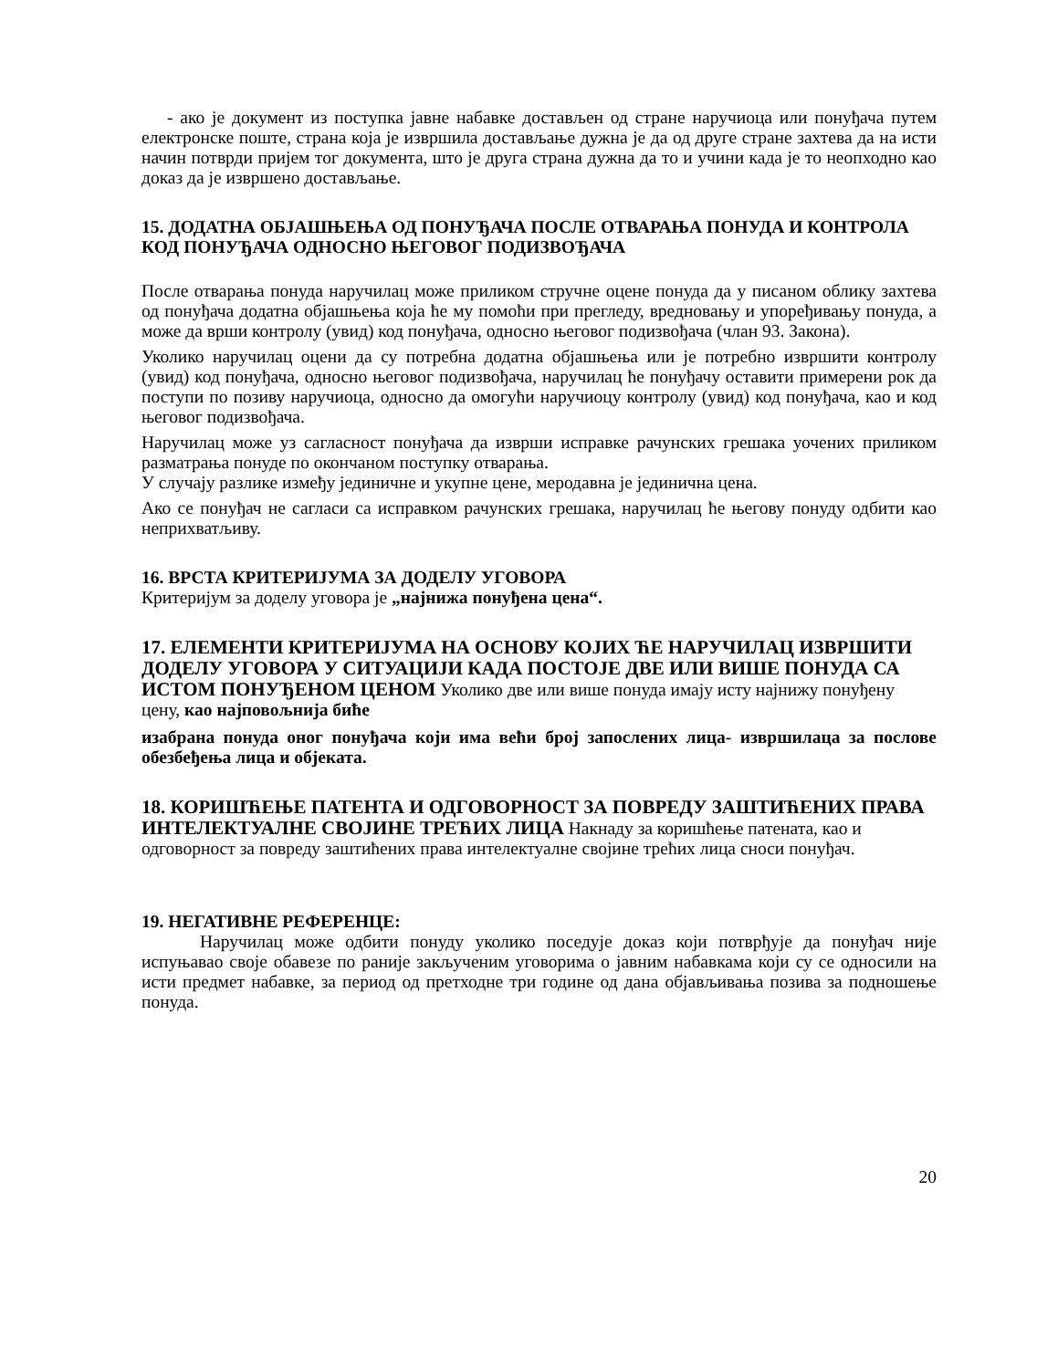- ако је документ из поступка јавне набавке достављен од стране наручиоца или понуђача путем електронске поште, страна која је извршила достављање дужна је да од друге стране захтева да на исти начин потврди пријем тог документа, што је друга страна дужна да то и учини када је то неопходно као доказ да је извршено достављање.
15. ДОДАТНА ОБЈАШЊЕЊА ОД ПОНУЂАЧА ПОСЛЕ ОТВАРАЊА ПОНУДА И КОНТРОЛА КОД ПОНУЂАЧА ОДНОСНО ЊЕГОВОГ ПОДИЗВОЂАЧА
После отварања понуда наручилац може приликом стручне оцене понуда да у писаном облику захтева од понуђача додатна објашњења која ће му помоћи при прегледу, вредновању и упоређивању понуда, а може да врши контролу (увид) код понуђача, односно његовог подизвођача (члан 93. Закона).
Уколико наручилац оцени да су потребна додатна објашњења или је потребно извршити контролу (увид) код понуђача, односно његовог подизвођача, наручилац ће понуђачу оставити примерени рок да поступи по позиву наручиоца, односно да омогући наручиоцу контролу (увид) код понуђача, као и код његовог подизвођача.
Наручилац може уз сагласност понуђача да изврши исправке рачунских грешака уочених приликом разматрања понуде по окончаном поступку отварања.
У случају разлике између јединичне и укупне цене, меродавна је јединична цена.
Ако се понуђач не сагласи са исправком рачунских грешака, наручилац ће његову понуду одбити као неприхватљиву.
16. ВРСТА КРИТЕРИЈУМА ЗА ДОДЕЛУ УГОВОРА
Критеријум за доделу уговора је „најнижа понуђена цена“.
17. ЕЛЕМЕНТИ КРИТЕРИЈУМА НА ОСНОВУ КОЈИХ ЋЕ НАРУЧИЛАЦ ИЗВРШИТИ ДОДЕЛУ УГОВОРА У СИТУАЦИЈИ КАДА ПОСТОЈЕ ДВЕ ИЛИ ВИШЕ ПОНУДА СА ИСТОМ ПОНУЂЕНОМ ЦЕНОМ Уколико две или више понуда имају исту најнижу понуђену цену, као најповољнија биће
изабрана понуда оног понуђача који има већи број запослених лица- извршилаца за послове обезбеђења лица и објеката.
18. КОРИШЋЕЊЕ ПАТЕНТА И ОДГОВОРНОСТ ЗА ПОВРЕДУ ЗАШТИЋЕНИХ ПРАВА ИНТЕЛЕКТУАЛНЕ СВОЈИНЕ ТРЕЋИХ ЛИЦА Накнаду за коришћење патената, као и одговорност за повреду заштићених права интелектуалне својине трећих лица сноси понуђач.
19. НЕГАТИВНЕ РЕФЕРЕНЦЕ:
Наручилац може одбити понуду уколико поседује доказ који потврђује да понуђач није испуњавао своје обавезе по раније закљученим уговорима о јавним набавкама који су се односили на исти предмет набавке, за период од претходне три године од дана објављивања позива за подношење понуда.
20